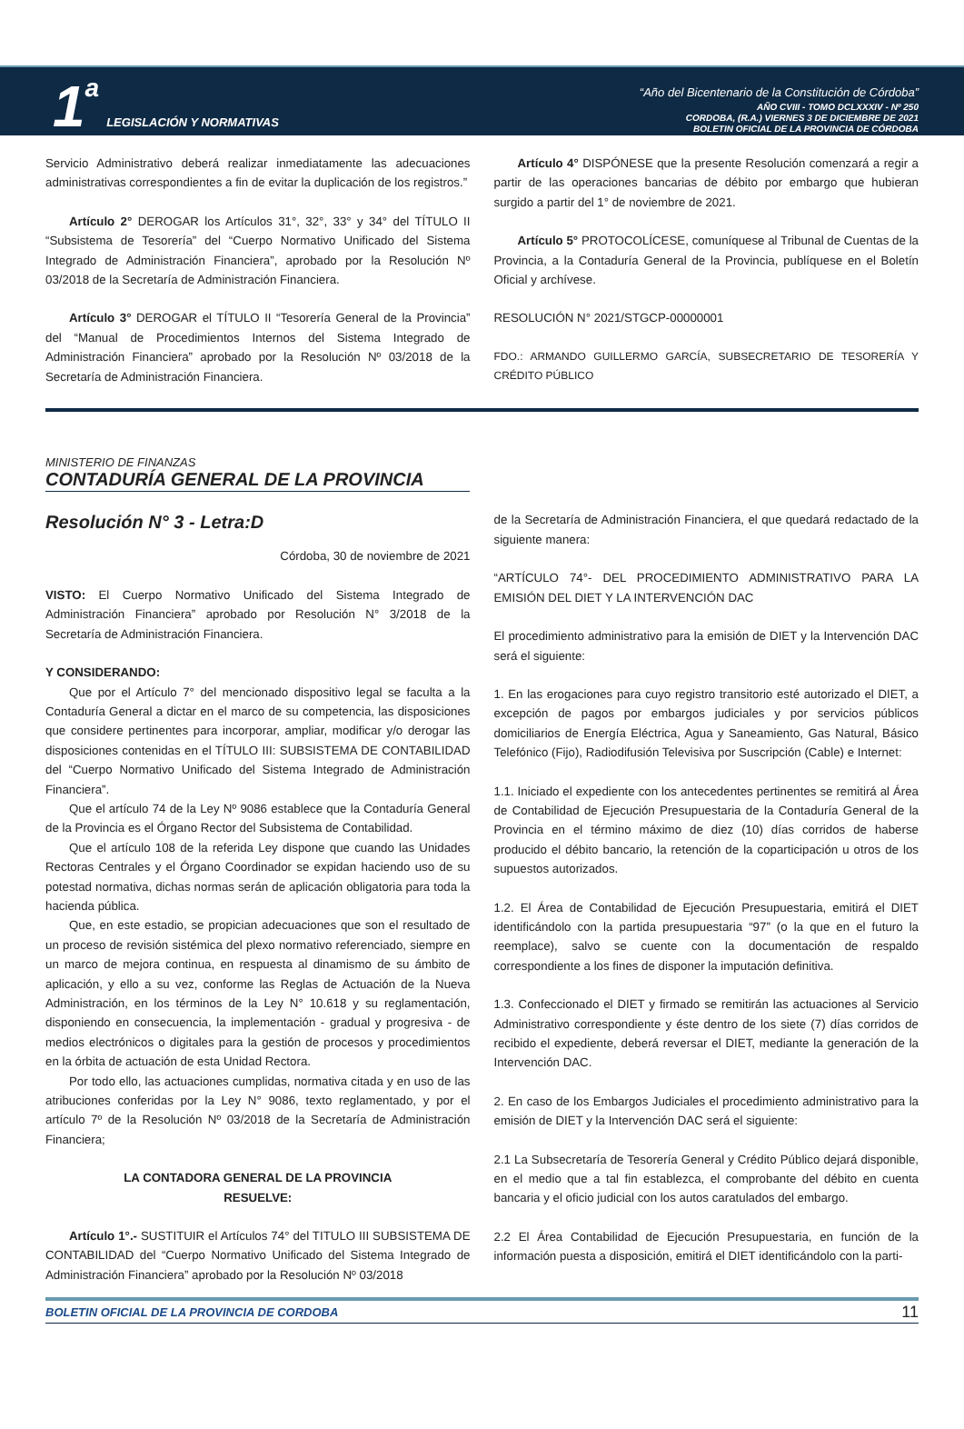1 a LEGISLACIÓN Y NORMATIVAS
“Año del Bicentenario de la Constitución de Córdoba”
AÑO CVIII - TOMO DCLXXXIV - Nº 250
CORDOBA, (R.A.) VIERNES 3 DE DICIEMBRE DE 2021
BOLETIN OFICIAL DE LA PROVINCIA DE CÓRDOBA
Servicio Administrativo deberá realizar inmediatamente las adecuaciones administrativas correspondientes a fin de evitar la duplicación de los registros.”
Artículo 2° DEROGAR los Artículos 31°, 32°, 33° y 34° del TÍTULO II “Subsistema de Tesorería” del “Cuerpo Normativo Unificado del Sistema Integrado de Administración Financiera”, aprobado por la Resolución Nº 03/2018 de la Secretaría de Administración Financiera.
Artículo 3° DEROGAR el TÍTULO II “Tesorería General de la Provincia” del “Manual de Procedimientos Internos del Sistema Integrado de Administración Financiera” aprobado por la Resolución Nº 03/2018 de la Secretaría de Administración Financiera.
Artículo 4° DISPÓNESE que la presente Resolución comenzará a regir a partir de las operaciones bancarias de débito por embargo que hubieran surgido a partir del 1° de noviembre de 2021.
Artículo 5° PROTOCOLÍCESE, comuníquese al Tribunal de Cuentas de la Provincia, a la Contaduría General de la Provincia, publíquese en el Boletín Oficial y archívese.
RESOLUCIÓN N° 2021/STGCP-00000001
FDO.: ARMANDO GUILLERMO GARCÍA, SUBSECRETARIO DE TESORERÍA Y CRÉDITO PÚBLICO
MINISTERIO DE FINANZAS
CONTADURÍA GENERAL DE LA PROVINCIA
Resolución N° 3 - Letra:D
Córdoba, 30 de noviembre de 2021
VISTO: El Cuerpo Normativo Unificado del Sistema Integrado de Administración Financiera” aprobado por Resolución N° 3/2018 de la Secretaría de Administración Financiera.
Y CONSIDERANDO:
Que por el Artículo 7° del mencionado dispositivo legal se faculta a la Contaduría General a dictar en el marco de su competencia, las disposiciones que considere pertinentes para incorporar, ampliar, modificar y/o derogar las disposiciones contenidas en el TÍTULO III: SUBSISTEMA DE CONTABILIDAD del “Cuerpo Normativo Unificado del Sistema Integrado de Administración Financiera”.
Que el artículo 74 de la Ley Nº 9086 establece que la Contaduría General de la Provincia es el Órgano Rector del Subsistema de Contabilidad.
Que el artículo 108 de la referida Ley dispone que cuando las Unidades Rectoras Centrales y el Órgano Coordinador se expidan haciendo uso de su potestad normativa, dichas normas serán de aplicación obligatoria para toda la hacienda pública.
Que, en este estadio, se propician adecuaciones que son el resultado de un proceso de revisión sistémica del plexo normativo referenciado, siempre en un marco de mejora continua, en respuesta al dinamismo de su ámbito de aplicación, y ello a su vez, conforme las Reglas de Actuación de la Nueva Administración, en los términos de la Ley N° 10.618 y su reglamentación, disponiendo en consecuencia, la implementación - gradual y progresiva - de medios electrónicos o digitales para la gestión de procesos y procedimientos en la órbita de actuación de esta Unidad Rectora.
Por todo ello, las actuaciones cumplidas, normativa citada y en uso de las atribuciones conferidas por la Ley N° 9086, texto reglamentado, y por el artículo 7º de la Resolución Nº 03/2018 de la Secretaría de Administración Financiera;
LA CONTADORA GENERAL DE LA PROVINCIA
RESUELVE:
Artículo 1°.- SUSTITUIR el Artículos 74° del TITULO III SUBSISTEMA DE CONTABILIDAD del “Cuerpo Normativo Unificado del Sistema Integrado de Administración Financiera” aprobado por la Resolución Nº 03/2018
de la Secretaría de Administración Financiera, el que quedará redactado de la siguiente manera:
“ARTÍCULO 74°- DEL PROCEDIMIENTO ADMINISTRATIVO PARA LA EMISIÓN DEL DIET Y LA INTERVENCIÓN DAC
El procedimiento administrativo para la emisión de DIET y la Intervención DAC será el siguiente:
1. En las erogaciones para cuyo registro transitorio esté autorizado el DIET, a excepción de pagos por embargos judiciales y por servicios públicos domiciliarios de Energía Eléctrica, Agua y Saneamiento, Gas Natural, Básico Telefónico (Fijo), Radiodifusión Televisiva por Suscripción (Cable) e Internet:
1.1. Iniciado el expediente con los antecedentes pertinentes se remitirá al Área de Contabilidad de Ejecución Presupuestaria de la Contaduría General de la Provincia en el término máximo de diez (10) días corridos de haberse producido el débito bancario, la retención de la coparticipación u otros de los supuestos autorizados.
1.2. El Área de Contabilidad de Ejecución Presupuestaria, emitirá el DIET identificándolo con la partida presupuestaria “97” (o la que en el futuro la reemplace), salvo se cuente con la documentación de respaldo correspondiente a los fines de disponer la imputación definitiva.
1.3. Confeccionado el DIET y firmado se remitirán las actuaciones al Servicio Administrativo correspondiente y éste dentro de los siete (7) días corridos de recibido el expediente, deberá reversar el DIET, mediante la generación de la Intervención DAC.
2. En caso de los Embargos Judiciales el procedimiento administrativo para la emisión de DIET y la Intervención DAC será el siguiente:
2.1 La Subsecretaría de Tesorería General y Crédito Público dejará disponible, en el medio que a tal fin establezca, el comprobante del débito en cuenta bancaria y el oficio judicial con los autos caratulados del embargo.
2.2 El Área Contabilidad de Ejecución Presupuestaria, en función de la información puesta a disposición, emitirá el DIET identificándolo con la parti-
BOLETIN OFICIAL DE LA PROVINCIA DE CORDOBA 11